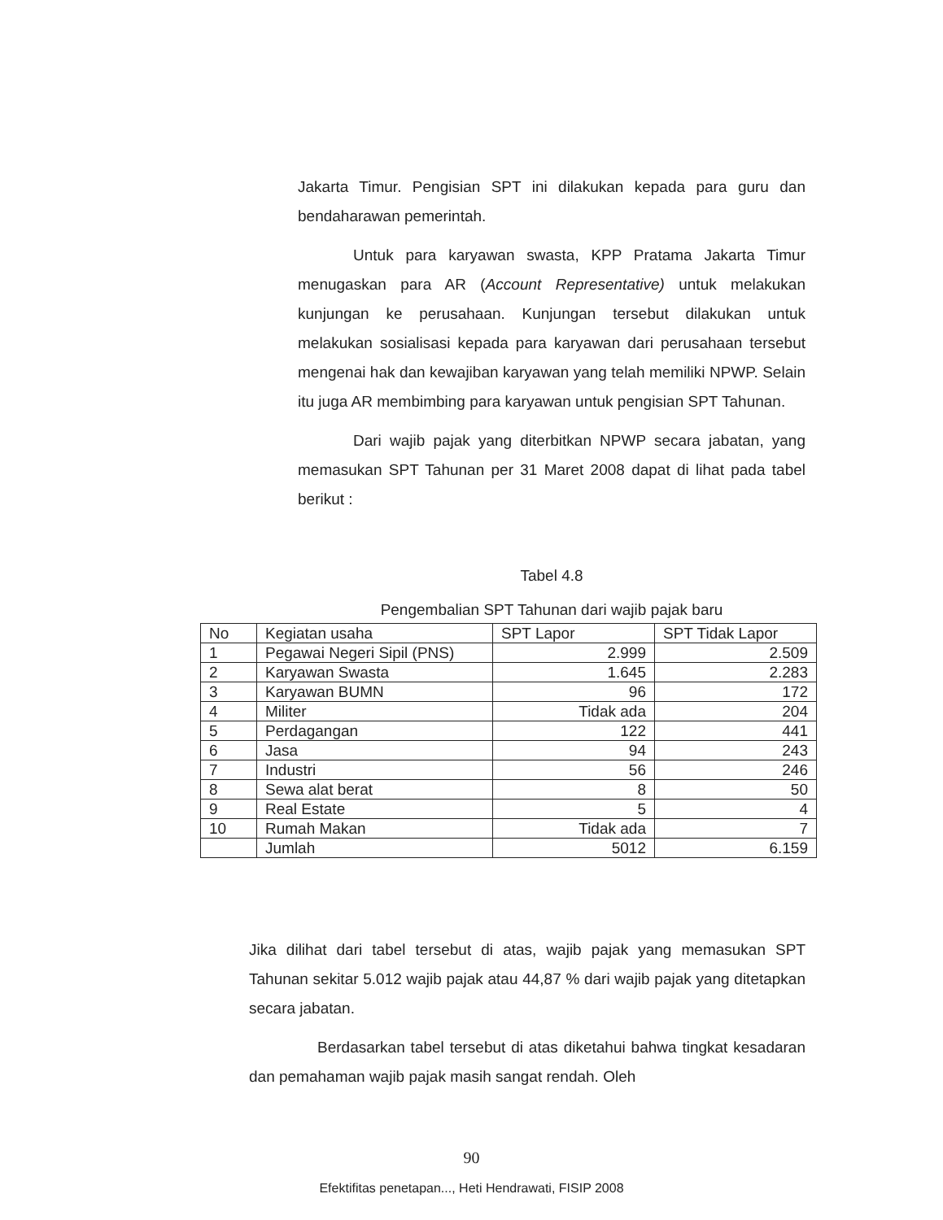Jakarta Timur. Pengisian SPT ini dilakukan kepada para guru dan bendaharawan pemerintah.
Untuk para karyawan swasta, KPP Pratama Jakarta Timur menugaskan para AR (Account Representative) untuk melakukan kunjungan ke perusahaan. Kunjungan tersebut dilakukan untuk melakukan sosialisasi kepada para karyawan dari perusahaan tersebut mengenai hak dan kewajiban karyawan yang telah memiliki NPWP. Selain itu juga AR membimbing para karyawan untuk pengisian SPT Tahunan.
Dari wajib pajak yang diterbitkan NPWP secara jabatan, yang memasukan SPT Tahunan per 31 Maret 2008 dapat di lihat pada tabel berikut :
Tabel 4.8
Pengembalian SPT Tahunan dari wajib pajak baru
| No | Kegiatan usaha | SPT Lapor | SPT Tidak Lapor |
| --- | --- | --- | --- |
| 1 | Pegawai Negeri Sipil (PNS) | 2.999 | 2.509 |
| 2 | Karyawan Swasta | 1.645 | 2.283 |
| 3 | Karyawan BUMN | 96 | 172 |
| 4 | Militer | Tidak ada | 204 |
| 5 | Perdagangan | 122 | 441 |
| 6 | Jasa | 94 | 243 |
| 7 | Industri | 56 | 246 |
| 8 | Sewa alat berat | 8 | 50 |
| 9 | Real Estate | 5 | 4 |
| 10 | Rumah Makan | Tidak ada | 7 |
| | Jumlah | 5012 | 6.159 |
Jika dilihat dari tabel tersebut di atas, wajib pajak yang memasukan SPT Tahunan sekitar 5.012 wajib pajak atau 44,87 % dari wajib pajak yang ditetapkan secara jabatan.
Berdasarkan tabel tersebut di atas diketahui bahwa tingkat kesadaran dan pemahaman wajib pajak masih sangat rendah. Oleh
90
Efektifitas penetapan..., Heti Hendrawati, FISIP 2008